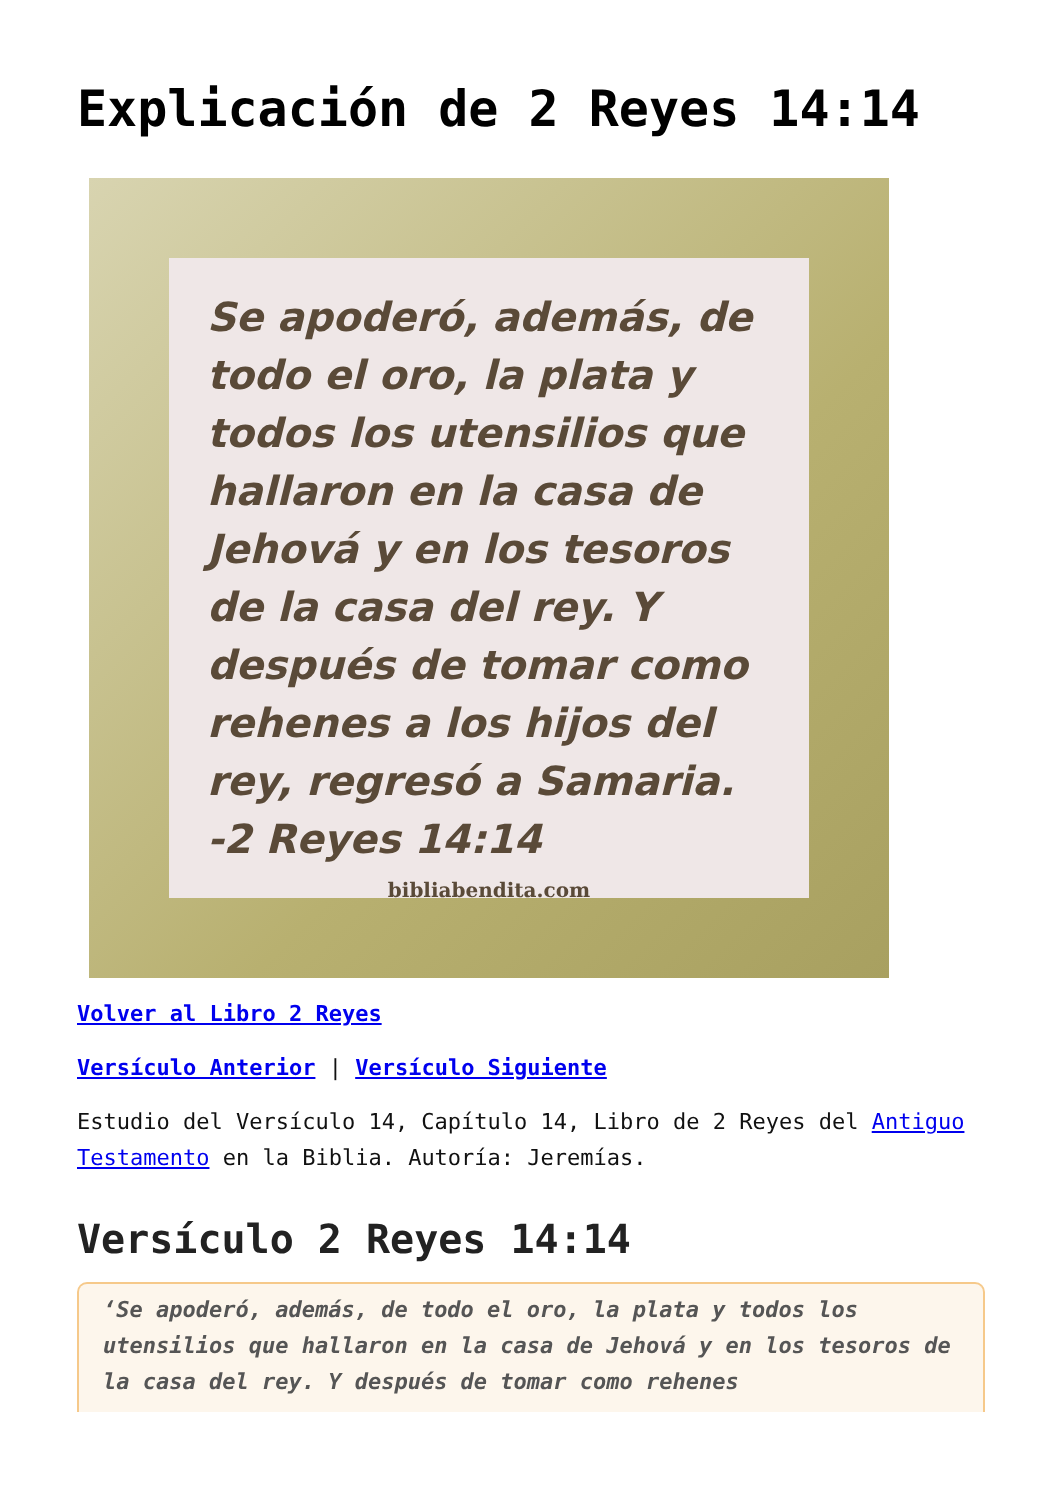Explicación de 2 Reyes 14:14
Se apoderó, además, de todo el oro, la plata y todos los utensilios que hallaron en la casa de Jehová y en los tesoros de la casa del rey. Y después de tomar como rehenes a los hijos del rey, regresó a Samaria.
-2 Reyes 14:14
bibliabendita.com
Volver al Libro 2 Reyes
Versículo Anterior | Versículo Siguiente
Estudio del Versículo 14, Capítulo 14, Libro de 2 Reyes del Antiguo Testamento en la Biblia. Autoría: Jeremías.
Versículo 2 Reyes 14:14
‘Se apoderó, además, de todo el oro, la plata y todos los utensilios que hallaron en la casa de Jehová y en los tesoros de la casa del rey. Y después de tomar como rehenes